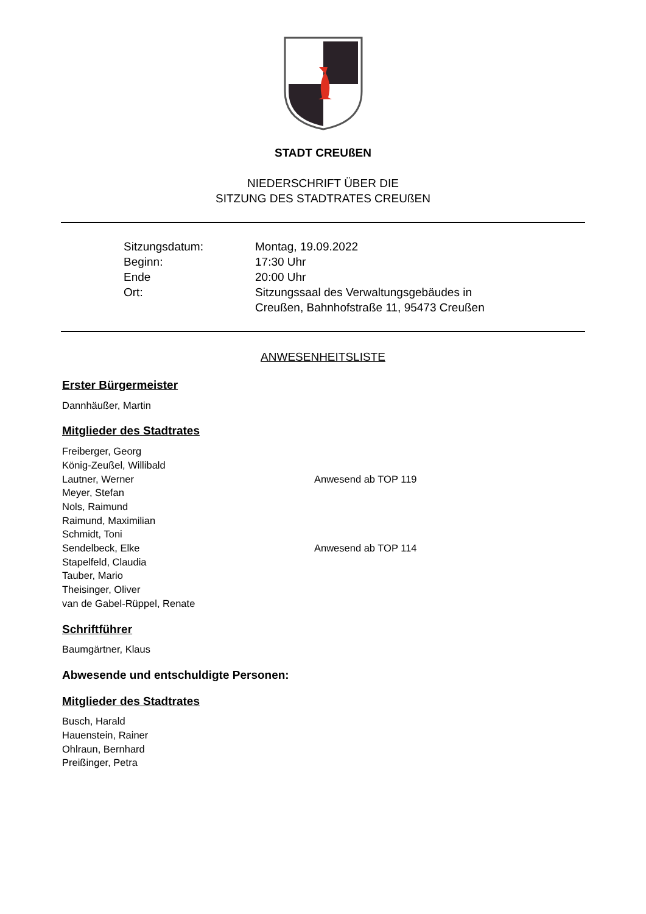STADT CREUßEN
NIEDERSCHRIFT ÜBER DIE
SITZUNG DES STADTRATES CREUßEN
Sitzungsdatum: Montag, 19.09.2022
Beginn: 17:30 Uhr
Ende 20:00 Uhr
Ort: Sitzungssaal des Verwaltungsgebäudes in
Creußen, Bahnhofstraße 11, 95473 Creußen
ANWESENHEITSLISTE
Erster Bürgermeister
Dannhäußer, Martin
Mitglieder des Stadtrates
Freiberger, Georg
König-Zeußel, Willibald
Lautner, Werner Anwesend ab TOP 119
Meyer, Stefan
Nols, Raimund
Raimund, Maximilian
Schmidt, Toni
Sendelbeck, Elke Anwesend ab TOP 114
Stapelfeld, Claudia
Tauber, Mario
Theisinger, Oliver
van de Gabel-Rüppel, Renate
Schriftführer
Baumgärtner, Klaus
Abwesende und entschuldigte Personen:
Mitglieder des Stadtrates
Busch, Harald
Hauenstein, Rainer
Ohlraun, Bernhard
Preißinger, Petra